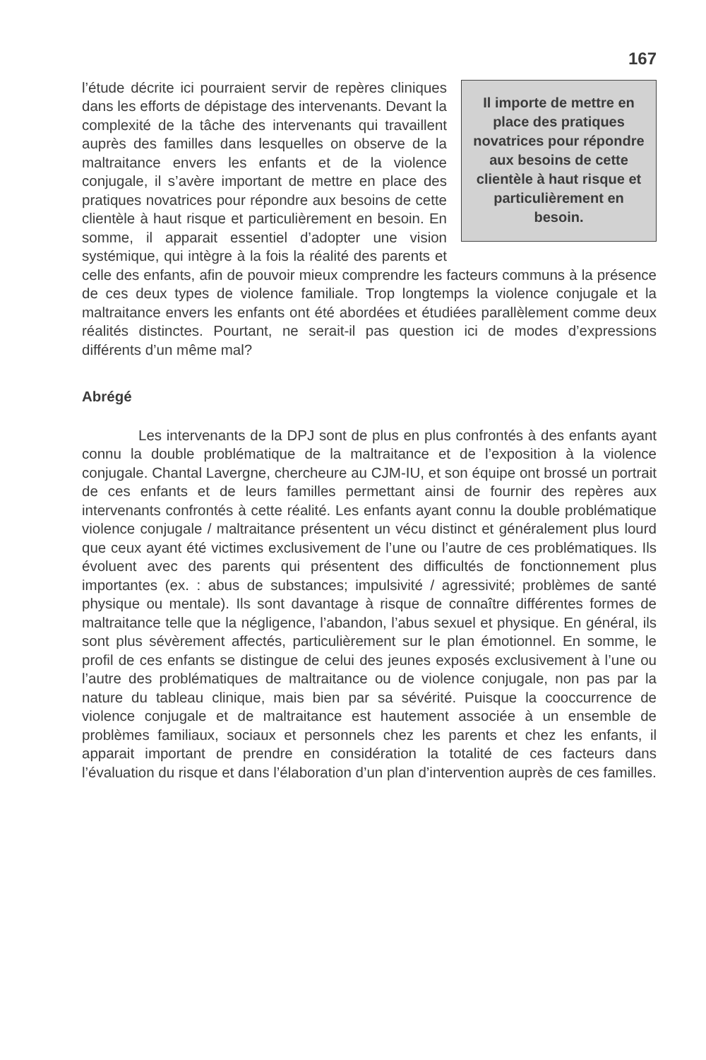167
Il importe de mettre en place des pratiques novatrices pour répondre aux besoins de cette clientèle à haut risque et particulièrement en besoin.
l’étude décrite ici pourraient servir de repères cliniques dans les efforts de dépistage des intervenants. Devant la complexité de la tâche des intervenants qui travaillent auprès des familles dans lesquelles on observe de la maltraitance envers les enfants et de la violence conjugale, il s’avère important de mettre en place des pratiques novatrices pour répondre aux besoins de cette clientèle à haut risque et particulièrement en besoin. En somme, il apparait essentiel d’adopter une vision systémique, qui intègre à la fois la réalité des parents et celle des enfants, afin de pouvoir mieux comprendre les facteurs communs à la présence de ces deux types de violence familiale. Trop longtemps la violence conjugale et la maltraitance envers les enfants ont été abordées et étudiées parallèlement comme deux réalités distinctes. Pourtant, ne serait-il pas question ici de modes d’expressions différents d’un même mal?
Abrégé
Les intervenants de la DPJ sont de plus en plus confrontés à des enfants ayant connu la double problématique de la maltraitance et de l’exposition à la violence conjugale. Chantal Lavergne, chercheure au CJM-IU, et son équipe ont brossé un portrait de ces enfants et de leurs familles permettant ainsi de fournir des repères aux intervenants confrontés à cette réalité. Les enfants ayant connu la double problématique violence conjugale / maltraitance présentent un vécu distinct et généralement plus lourd que ceux ayant été victimes exclusivement de l’une ou l’autre de ces problématiques. Ils évoluent avec des parents qui présentent des difficultés de fonctionnement plus importantes (ex. : abus de substances; impulsivité / agressivité; problèmes de santé physique ou mentale). Ils sont davantage à risque de connaître différentes formes de maltraitance telle que la négligence, l’abandon, l’abus sexuel et physique. En général, ils sont plus sévèrement affectés, particulièrement sur le plan émotionnel. En somme, le profil de ces enfants se distingue de celui des jeunes exposés exclusivement à l’une ou l’autre des problématiques de maltraitance ou de violence conjugale, non pas par la nature du tableau clinique, mais bien par sa sévérité. Puisque la cooccurrence de violence conjugale et de maltraitance est hautement associée à un ensemble de problèmes familiaux, sociaux et personnels chez les parents et chez les enfants, il apparait important de prendre en considération la totalité de ces facteurs dans l’évaluation du risque et dans l’élaboration d’un plan d’intervention auprès de ces familles.